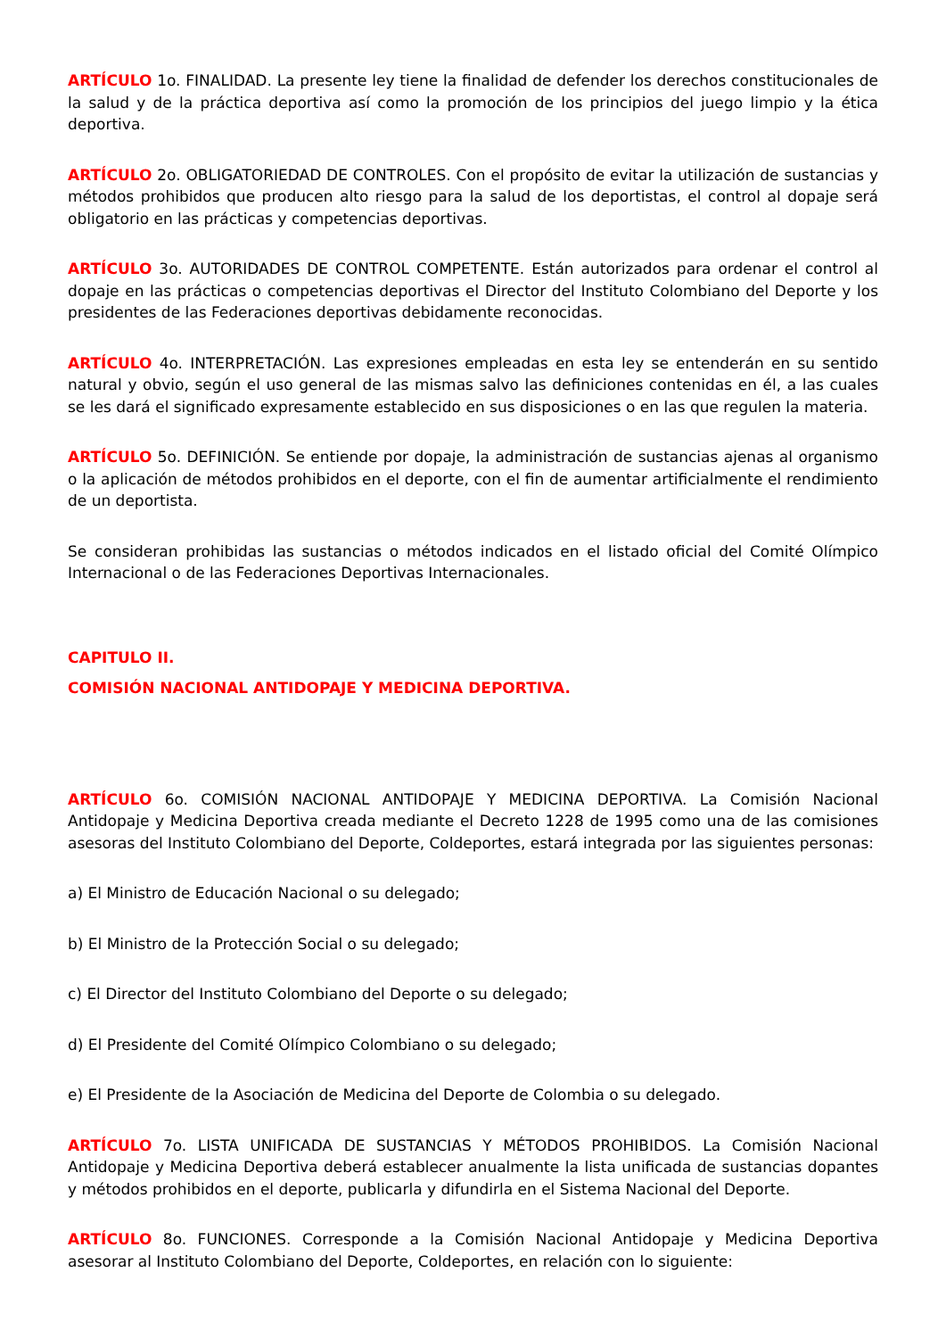ARTÍCULO 1o. FINALIDAD. La presente ley tiene la finalidad de defender los derechos constitucionales de la salud y de la práctica deportiva así como la promoción de los principios del juego limpio y la ética deportiva.
ARTÍCULO 2o. OBLIGATORIEDAD DE CONTROLES. Con el propósito de evitar la utilización de sustancias y métodos prohibidos que producen alto riesgo para la salud de los deportistas, el control al dopaje será obligatorio en las prácticas y competencias deportivas.
ARTÍCULO 3o. AUTORIDADES DE CONTROL COMPETENTE. Están autorizados para ordenar el control al dopaje en las prácticas o competencias deportivas el Director del Instituto Colombiano del Deporte y los presidentes de las Federaciones deportivas debidamente reconocidas.
ARTÍCULO 4o. INTERPRETACIÓN. Las expresiones empleadas en esta ley se entenderán en su sentido natural y obvio, según el uso general de las mismas salvo las definiciones contenidas en él, a las cuales se les dará el significado expresamente establecido en sus disposiciones o en las que regulen la materia.
ARTÍCULO 5o. DEFINICIÓN. Se entiende por dopaje, la administración de sustancias ajenas al organismo o la aplicación de métodos prohibidos en el deporte, con el fin de aumentar artificialmente el rendimiento de un deportista.
Se consideran prohibidas las sustancias o métodos indicados en el listado oficial del Comité Olímpico Internacional o de las Federaciones Deportivas Internacionales.
CAPITULO II.
COMISIÓN NACIONAL ANTIDOPAJE Y MEDICINA DEPORTIVA.
ARTÍCULO 6o. COMISIÓN NACIONAL ANTIDOPAJE Y MEDICINA DEPORTIVA. La Comisión Nacional Antidopaje y Medicina Deportiva creada mediante el Decreto 1228 de 1995 como una de las comisiones asesoras del Instituto Colombiano del Deporte, Coldeportes, estará integrada por las siguientes personas:
a) El Ministro de Educación Nacional o su delegado;
b) El Ministro de la Protección Social o su delegado;
c) El Director del Instituto Colombiano del Deporte o su delegado;
d) El Presidente del Comité Olímpico Colombiano o su delegado;
e) El Presidente de la Asociación de Medicina del Deporte de Colombia o su delegado.
ARTÍCULO 7o. LISTA UNIFICADA DE SUSTANCIAS Y MÉTODOS PROHIBIDOS. La Comisión Nacional Antidopaje y Medicina Deportiva deberá establecer anualmente la lista unificada de sustancias dopantes y métodos prohibidos en el deporte, publicarla y difundirla en el Sistema Nacional del Deporte.
ARTÍCULO 8o. FUNCIONES. Corresponde a la Comisión Nacional Antidopaje y Medicina Deportiva asesorar al Instituto Colombiano del Deporte, Coldeportes, en relación con lo siguiente: